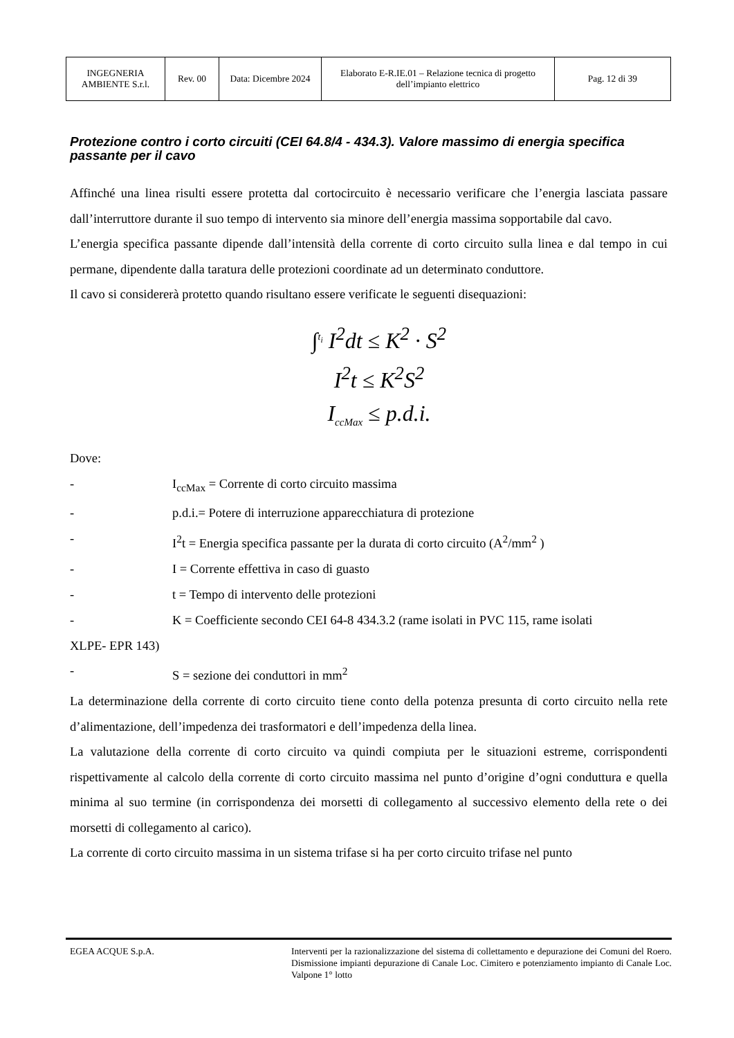| INGEGNERIA AMBIENTE S.r.l. | Rev. 00 | Data: Dicembre 2024 | Elaborato E-R.IE.01 – Relazione tecnica di progetto dell’impianto elettrico | Pag. 12 di 39 |
Protezione contro i corto circuiti (CEI 64.8/4 - 434.3). Valore massimo di energia specifica passante per il cavo
Affinché una linea risulti essere protetta dal cortocircuito è necessario verificare che l’energia lasciata passare dall’interruttore durante il suo tempo di intervento sia minore dell’energia massima sopportabile dal cavo.
L’energia specifica passante dipende dall’intensità della corrente di corto circuito sulla linea e dal tempo in cui permane, dipendente dalla taratura delle protezioni coordinate ad un determinato conduttore.
Il cavo si considererà protetto quando risultano essere verificate le seguenti disequazioni:
∫<sup>t<sub>i</sub></sup> I<sup>2</sup>dt ≤ K<sup>2</sup> · S<sup>2</sup>
I<sup>2</sup>t ≤ K<sup>2</sup>S<sup>2</sup>
I<sub>ccMax</sub> ≤ p.d.i.
Dove:
- I<sub>ccMax</sub> = Corrente di corto circuito massima
- p.d.i.= Potere di interruzione apparecchiatura di protezione
- I<sup>2</sup>t = Energia specifica passante per la durata di corto circuito (A<sup>2</sup>/mm<sup>2</sup> )
- I = Corrente effettiva in caso di guasto
- t = Tempo di intervento delle protezioni
- K = Coefficiente secondo CEI 64-8 434.3.2 (rame isolati in PVC 115, rame isolati
XLPE- EPR 143)
- S = sezione dei conduttori in mm<sup>2</sup>
La determinazione della corrente di corto circuito tiene conto della potenza presunta di corto circuito nella rete d’alimentazione, dell’impedenza dei trasformatori e dell’impedenza della linea.
La valutazione della corrente di corto circuito va quindi compiuta per le situazioni estreme, corrispondenti rispettivamente al calcolo della corrente di corto circuito massima nel punto d’origine d’ogni conduttura e quella minima al suo termine (in corrispondenza dei morsetti di collegamento al successivo elemento della rete o dei morsetti di collegamento al carico).
La corrente di corto circuito massima in un sistema trifase si ha per corto circuito trifase nel punto
EGEA ACQUE S.p.A. Interventi per la razionalizzazione del sistema di collettamento e depurazione dei Comuni del Roero. Dismissione impianti depurazione di Canale Loc. Cimitero e potenziamento impianto di Canale Loc. Valpone 1° lotto